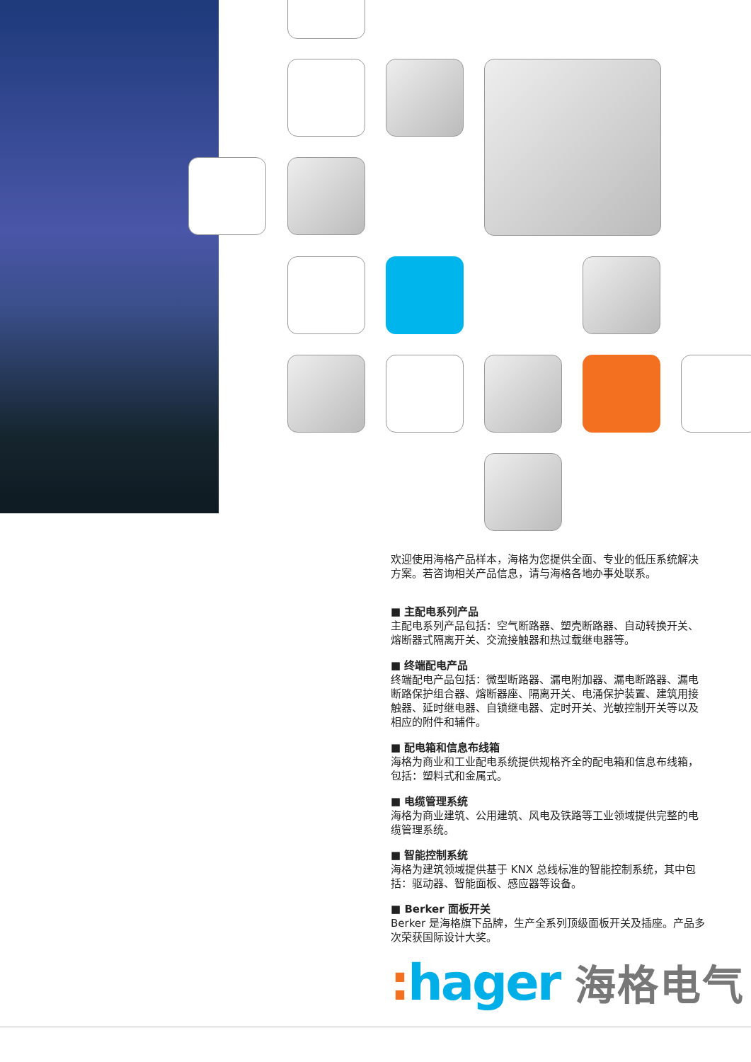欢迎使用海格产品样本，海格为您提供全面、专业的低压系统解决方案。若咨询相关产品信息，请与海格各地办事处联系。
■ 主配电系列产品
主配电系列产品包括：空气断路器、塑壳断路器、自动转换开关、熔断器式隔离开关、交流接触器和热过载继电器等。
■ 终端配电产品
终端配电产品包括：微型断路器、漏电附加器、漏电断路器、漏电断路保护组合器、熔断器座、隔离开关、电涌保护装置、建筑用接触器、延时继电器、自锁继电器、定时开关、光敏控制开关等以及相应的附件和辅件。
■ 配电箱和信息布线箱
海格为商业和工业配电系统提供规格齐全的配电箱和信息布线箱，包括：塑料式和金属式。
■ 电缆管理系统
海格为商业建筑、公用建筑、风电及铁路等工业领域提供完整的电缆管理系统。
■ 智能控制系统
海格为建筑领域提供基于 KNX 总线标准的智能控制系统，其中包括：驱动器、智能面板、感应器等设备。
■ Berker 面板开关
Berker 是海格旗下品牌，生产全系列顶级面板开关及插座。产品多次荣获国际设计大奖。
: hager 海格电气